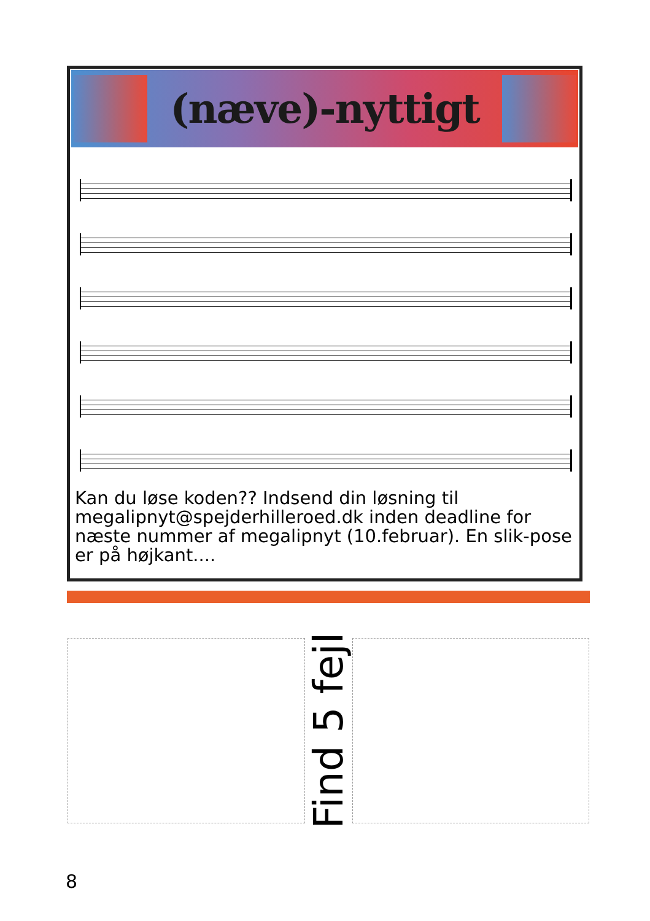(næve)-nyttigt
Kan du løse koden?? Indsend din løsning til megalipnyt@spejderhilleroed.dk inden deadline for næste nummer af megalipnyt (10.februar). En slik-pose er på højkant....
Find 5 fejl
8